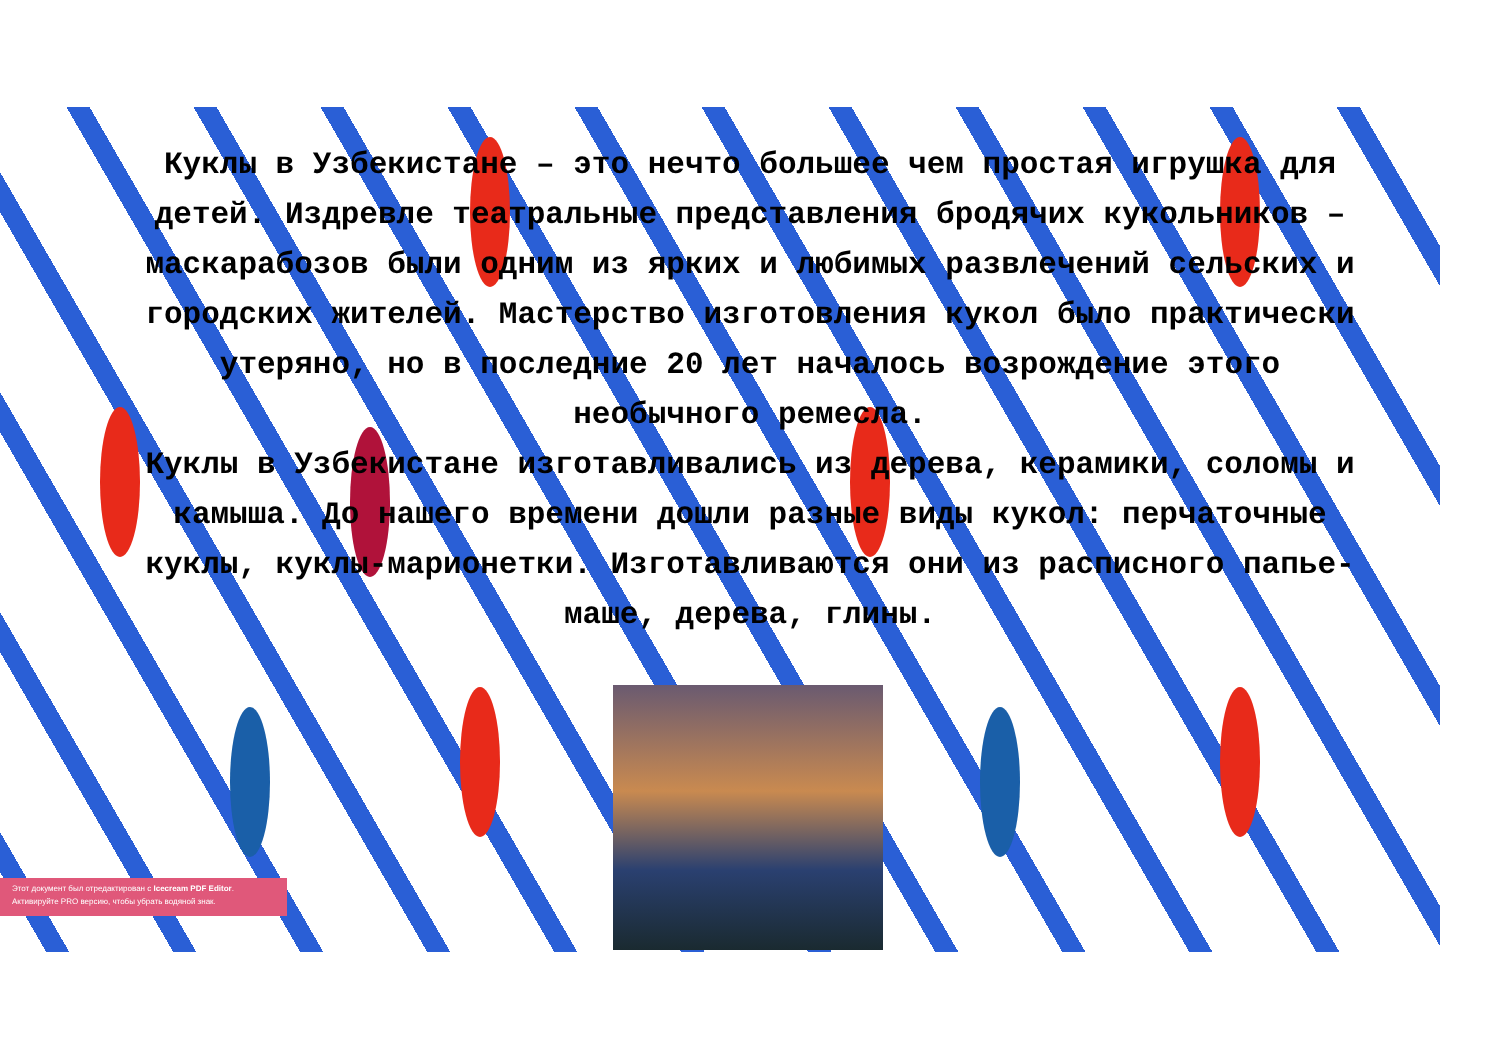Куклы в Узбекистане – это нечто большее чем простая игрушка для детей. Издревле театральные представления бродячих кукольников – маскарабозов были одним из ярких и любимых развлечений сельских и городских жителей. Мастерство изготовления кукол было практически утеряно, но в последние 20 лет началось возрождение этого необычного ремесла.
Куклы в Узбекистане изготавливались из дерева, керамики, соломы и камыша. До нашего времени дошли разные виды кукол: перчаточные куклы, куклы-марионетки. Изготавливаются они из расписного папье-маше, дерева, глины.
Этот документ был отредактирован с Icecream PDF Editor.
Активируйте PRO версию, чтобы убрать водяной знак.